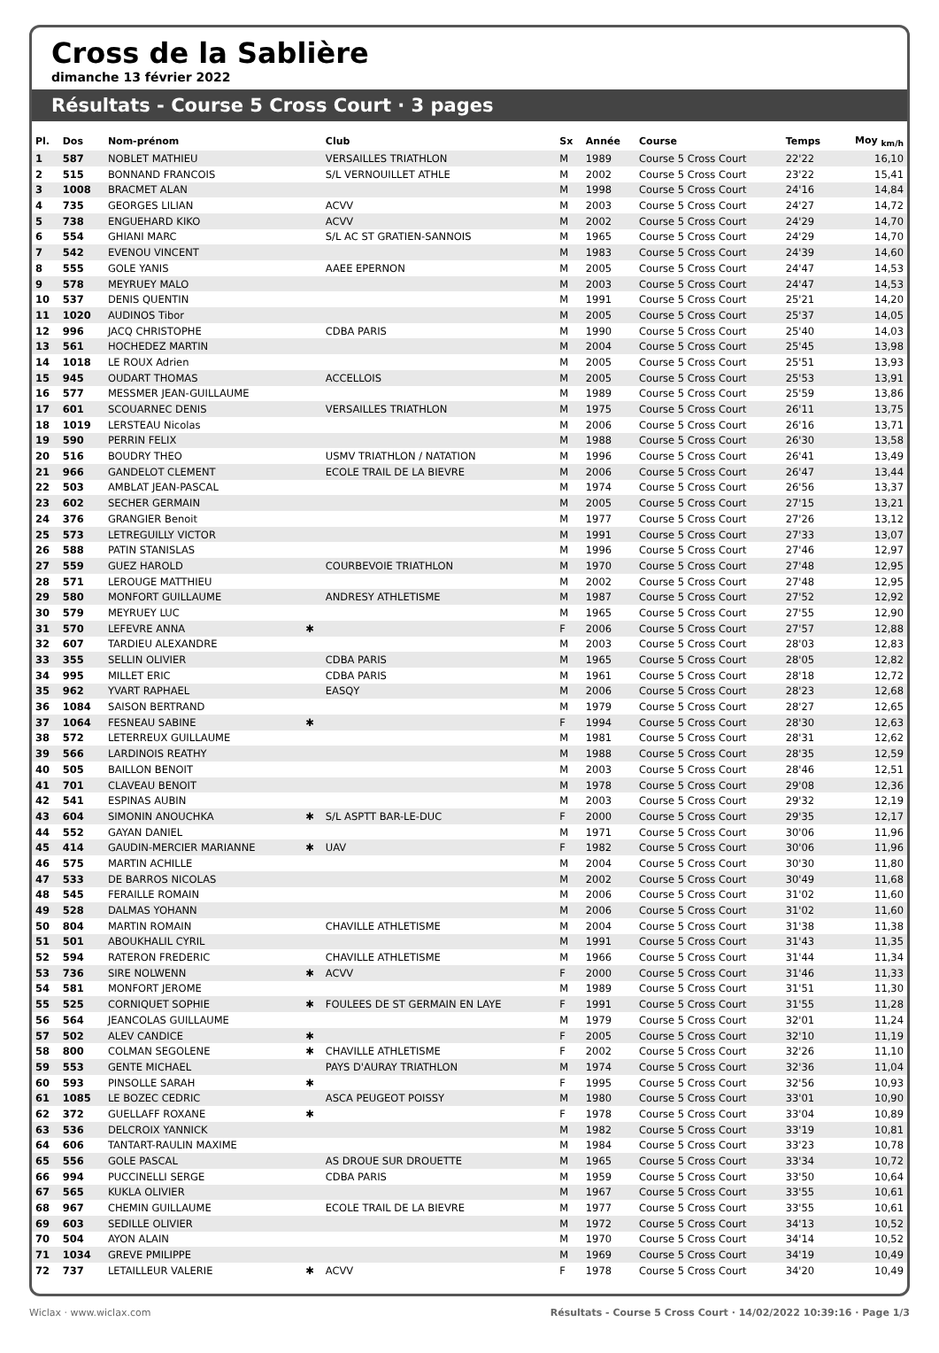Cross de la Sablière
dimanche 13 février 2022
Résultats - Course 5 Cross Court · 3 pages
| Pl. | Dos | Nom-prénom | | Club | Sx | Année | Course | Temps | Moy <sub>km/h</sub> |
| --- | --- | --- | --- | --- | --- | --- | --- | --- | --- |
| 1 | 587 | NOBLET MATHIEU | | VERSAILLES TRIATHLON | M | 1989 | Course 5 Cross Court | 22'22 | 16,10 |
| 2 | 515 | BONNAND FRANCOIS | | S/L VERNOUILLET ATHLE | M | 2002 | Course 5 Cross Court | 23'22 | 15,41 |
| 3 | 1008 | BRACMET ALAN | | | M | 1998 | Course 5 Cross Court | 24'16 | 14,84 |
| 4 | 735 | GEORGES LILIAN | | ACVV | M | 2003 | Course 5 Cross Court | 24'27 | 14,72 |
| 5 | 738 | ENGUEHARD KIKO | | ACVV | M | 2002 | Course 5 Cross Court | 24'29 | 14,70 |
| 6 | 554 | GHIANI MARC | | S/L AC ST GRATIEN-SANNOIS | M | 1965 | Course 5 Cross Court | 24'29 | 14,70 |
| 7 | 542 | EVENOU VINCENT | | | M | 1983 | Course 5 Cross Court | 24'39 | 14,60 |
| 8 | 555 | GOLE YANIS | | AAEE EPERNON | M | 2005 | Course 5 Cross Court | 24'47 | 14,53 |
| 9 | 578 | MEYRUEY MALO | | | M | 2003 | Course 5 Cross Court | 24'47 | 14,53 |
| 10 | 537 | DENIS QUENTIN | | | M | 1991 | Course 5 Cross Court | 25'21 | 14,20 |
| 11 | 1020 | AUDINOS Tibor | | | M | 2005 | Course 5 Cross Court | 25'37 | 14,05 |
| 12 | 996 | JACQ CHRISTOPHE | | CDBA PARIS | M | 1990 | Course 5 Cross Court | 25'40 | 14,03 |
| 13 | 561 | HOCHEDEZ MARTIN | | | M | 2004 | Course 5 Cross Court | 25'45 | 13,98 |
| 14 | 1018 | LE ROUX Adrien | | | M | 2005 | Course 5 Cross Court | 25'51 | 13,93 |
| 15 | 945 | OUDART THOMAS | | ACCELLOIS | M | 2005 | Course 5 Cross Court | 25'53 | 13,91 |
| 16 | 577 | MESSMER JEAN-GUILLAUME | | | M | 1989 | Course 5 Cross Court | 25'59 | 13,86 |
| 17 | 601 | SCOUARNEC DENIS | | VERSAILLES TRIATHLON | M | 1975 | Course 5 Cross Court | 26'11 | 13,75 |
| 18 | 1019 | LERSTEAU Nicolas | | | M | 2006 | Course 5 Cross Court | 26'16 | 13,71 |
| 19 | 590 | PERRIN FELIX | | | M | 1988 | Course 5 Cross Court | 26'30 | 13,58 |
| 20 | 516 | BOUDRY THEO | | USMV TRIATHLON / NATATION | M | 1996 | Course 5 Cross Court | 26'41 | 13,49 |
| 21 | 966 | GANDELOT CLEMENT | | ECOLE TRAIL DE LA BIEVRE | M | 2006 | Course 5 Cross Court | 26'47 | 13,44 |
| 22 | 503 | AMBLAT JEAN-PASCAL | | | M | 1974 | Course 5 Cross Court | 26'56 | 13,37 |
| 23 | 602 | SECHER GERMAIN | | | M | 2005 | Course 5 Cross Court | 27'15 | 13,21 |
| 24 | 376 | GRANGIER Benoit | | | M | 1977 | Course 5 Cross Court | 27'26 | 13,12 |
| 25 | 573 | LETREGUILLY VICTOR | | | M | 1991 | Course 5 Cross Court | 27'33 | 13,07 |
| 26 | 588 | PATIN STANISLAS | | | M | 1996 | Course 5 Cross Court | 27'46 | 12,97 |
| 27 | 559 | GUEZ HAROLD | | COURBEVOIE TRIATHLON | M | 1970 | Course 5 Cross Court | 27'48 | 12,95 |
| 28 | 571 | LEROUGE MATTHIEU | | | M | 2002 | Course 5 Cross Court | 27'48 | 12,95 |
| 29 | 580 | MONFORT GUILLAUME | | ANDRESY ATHLETISME | M | 1987 | Course 5 Cross Court | 27'52 | 12,92 |
| 30 | 579 | MEYRUEY LUC | | | M | 1965 | Course 5 Cross Court | 27'55 | 12,90 |
| 31 | 570 | LEFEVRE ANNA | ✱ | | F | 2006 | Course 5 Cross Court | 27'57 | 12,88 |
| 32 | 607 | TARDIEU ALEXANDRE | | | M | 2003 | Course 5 Cross Court | 28'03 | 12,83 |
| 33 | 355 | SELLIN OLIVIER | | CDBA PARIS | M | 1965 | Course 5 Cross Court | 28'05 | 12,82 |
| 34 | 995 | MILLET ERIC | | CDBA PARIS | M | 1961 | Course 5 Cross Court | 28'18 | 12,72 |
| 35 | 962 | YVART RAPHAEL | | EASQY | M | 2006 | Course 5 Cross Court | 28'23 | 12,68 |
| 36 | 1084 | SAISON BERTRAND | | | M | 1979 | Course 5 Cross Court | 28'27 | 12,65 |
| 37 | 1064 | FESNEAU SABINE | ✱ | | F | 1994 | Course 5 Cross Court | 28'30 | 12,63 |
| 38 | 572 | LETERREUX GUILLAUME | | | M | 1981 | Course 5 Cross Court | 28'31 | 12,62 |
| 39 | 566 | LARDINOIS REATHY | | | M | 1988 | Course 5 Cross Court | 28'35 | 12,59 |
| 40 | 505 | BAILLON BENOIT | | | M | 2003 | Course 5 Cross Court | 28'46 | 12,51 |
| 41 | 701 | CLAVEAU BENOIT | | | M | 1978 | Course 5 Cross Court | 29'08 | 12,36 |
| 42 | 541 | ESPINAS AUBIN | | | M | 2003 | Course 5 Cross Court | 29'32 | 12,19 |
| 43 | 604 | SIMONIN ANOUCHKA | ✱ | S/L ASPTT BAR-LE-DUC | F | 2000 | Course 5 Cross Court | 29'35 | 12,17 |
| 44 | 552 | GAYAN DANIEL | | | M | 1971 | Course 5 Cross Court | 30'06 | 11,96 |
| 45 | 414 | GAUDIN-MERCIER MARIANNE | ✱ | UAV | F | 1982 | Course 5 Cross Court | 30'06 | 11,96 |
| 46 | 575 | MARTIN ACHILLE | | | M | 2004 | Course 5 Cross Court | 30'30 | 11,80 |
| 47 | 533 | DE BARROS NICOLAS | | | M | 2002 | Course 5 Cross Court | 30'49 | 11,68 |
| 48 | 545 | FERAILLE ROMAIN | | | M | 2006 | Course 5 Cross Court | 31'02 | 11,60 |
| 49 | 528 | DALMAS YOHANN | | | M | 2006 | Course 5 Cross Court | 31'02 | 11,60 |
| 50 | 804 | MARTIN ROMAIN | | CHAVILLE ATHLETISME | M | 2004 | Course 5 Cross Court | 31'38 | 11,38 |
| 51 | 501 | ABOUKHALIL CYRIL | | | M | 1991 | Course 5 Cross Court | 31'43 | 11,35 |
| 52 | 594 | RATERON FREDERIC | | CHAVILLE ATHLETISME | M | 1966 | Course 5 Cross Court | 31'44 | 11,34 |
| 53 | 736 | SIRE NOLWENN | ✱ | ACVV | F | 2000 | Course 5 Cross Court | 31'46 | 11,33 |
| 54 | 581 | MONFORT JEROME | | | M | 1989 | Course 5 Cross Court | 31'51 | 11,30 |
| 55 | 525 | CORNIQUET SOPHIE | ✱ | FOULEES DE ST GERMAIN EN LAYE | F | 1991 | Course 5 Cross Court | 31'55 | 11,28 |
| 56 | 564 | JEANCOLAS GUILLAUME | | | M | 1979 | Course 5 Cross Court | 32'01 | 11,24 |
| 57 | 502 | ALEV CANDICE | ✱ | | F | 2005 | Course 5 Cross Court | 32'10 | 11,19 |
| 58 | 800 | COLMAN SEGOLENE | ✱ | CHAVILLE ATHLETISME | F | 2002 | Course 5 Cross Court | 32'26 | 11,10 |
| 59 | 553 | GENTE MICHAEL | | PAYS D'AURAY TRIATHLON | M | 1974 | Course 5 Cross Court | 32'36 | 11,04 |
| 60 | 593 | PINSOLLE SARAH | ✱ | | F | 1995 | Course 5 Cross Court | 32'56 | 10,93 |
| 61 | 1085 | LE BOZEC CEDRIC | | ASCA PEUGEOT POISSY | M | 1980 | Course 5 Cross Court | 33'01 | 10,90 |
| 62 | 372 | GUELLAFF ROXANE | ✱ | | F | 1978 | Course 5 Cross Court | 33'04 | 10,89 |
| 63 | 536 | DELCROIX YANNICK | | | M | 1982 | Course 5 Cross Court | 33'19 | 10,81 |
| 64 | 606 | TANTART-RAULIN MAXIME | | | M | 1984 | Course 5 Cross Court | 33'23 | 10,78 |
| 65 | 556 | GOLE PASCAL | | AS DROUE SUR DROUETTE | M | 1965 | Course 5 Cross Court | 33'34 | 10,72 |
| 66 | 994 | PUCCINELLI SERGE | | CDBA PARIS | M | 1959 | Course 5 Cross Court | 33'50 | 10,64 |
| 67 | 565 | KUKLA OLIVIER | | | M | 1967 | Course 5 Cross Court | 33'55 | 10,61 |
| 68 | 967 | CHEMIN GUILLAUME | | ECOLE TRAIL DE LA BIEVRE | M | 1977 | Course 5 Cross Court | 33'55 | 10,61 |
| 69 | 603 | SEDILLE OLIVIER | | | M | 1972 | Course 5 Cross Court | 34'13 | 10,52 |
| 70 | 504 | AYON ALAIN | | | M | 1970 | Course 5 Cross Court | 34'14 | 10,52 |
| 71 | 1034 | GREVE PMILIPPE | | | M | 1969 | Course 5 Cross Court | 34'19 | 10,49 |
| 72 | 737 | LETAILLEUR VALERIE | ✱ | ACVV | F | 1978 | Course 5 Cross Court | 34'20 | 10,49 |
Wiclax · www.wiclax.com Résultats - Course 5 Cross Court · 14/02/2022 10:39:16 · Page 1/3